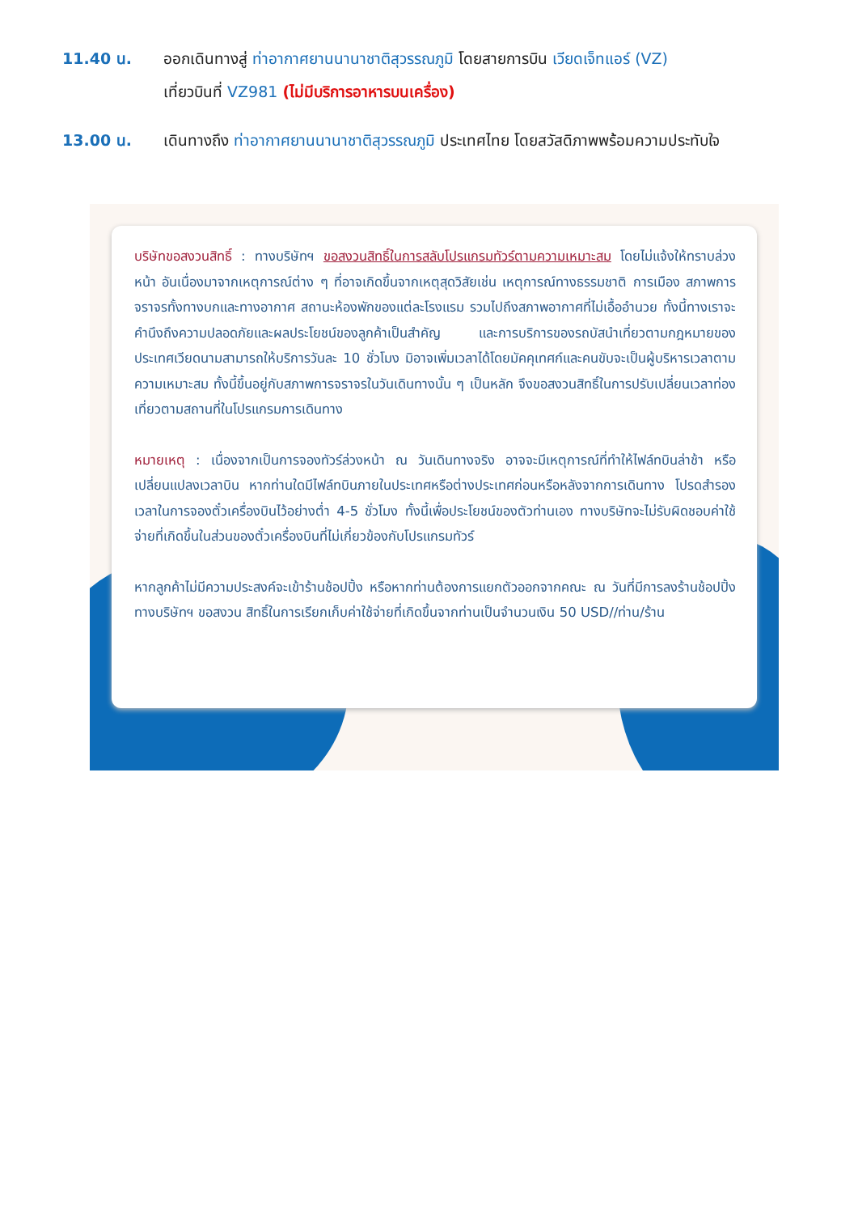11.40 น. ออกเดินทางสู่ ท่าอากาศยานนานาชาติสุวรรณภูมิ โดยสายการบิน เวียดเจ็ทแอร์ (VZ)
เที่ยวบินที่ VZ981 (ไม่มีบริการอาหารบนเครื่อง)
13.00 น. เดินทางถึง ท่าอากาศยานนานาชาติสุวรรณภูมิ ประเทศไทย โดยสวัสดิภาพพร้อมความประทับใจ
บริษัทขอสงวนสิทธิ์ : ทางบริษัทฯ ขอสงวนสิทธิ์ในการสลับโปรแกรมทัวร์ตามความเหมาะสม โดยไม่แจ้งให้ทราบล่วงหน้า อันเนื่องมาจากเหตุการณ์ต่าง ๆ ที่อาจเกิดขึ้นจากเหตุสุดวิสัยเช่น เหตุการณ์ทางธรรมชาติ การเมือง สภาพการจราจรทั้งทางบกและทางอากาศ สถานะห้องพักของแต่ละโรงแรม รวมไปถึงสภาพอากาศที่ไม่เอื้ออำนวย ทั้งนี้ทางเราจะคำนึงถึงความปลอดภัยและผลประโยชน์ของลูกค้าเป็นสำคัญ และการบริการของรถบัสนำเที่ยวตามกฎหมายของประเทศเวียดนามสามารถให้บริการวันละ 10 ชั่วโมง มิอาจเพิ่มเวลาได้โดยมัคคุเทศก์และคนขับจะเป็นผู้บริหารเวลาตามความเหมาะสม ทั้งนี้ขึ้นอยู่กับสภาพการจราจรในวันเดินทางนั้น ๆ เป็นหลัก จึงขอสงวนสิทธิ์ในการปรับเปลี่ยนเวลาท่องเที่ยวตามสถานที่ในโปรแกรมการเดินทาง
หมายเหตุ : เนื่องจากเป็นการจองทัวร์ล่วงหน้า ณ วันเดินทางจริง อาจจะมีเหตุการณ์ที่ทำให้ไฟล์ทบินล่าช้า หรือเปลี่ยนแปลงเวลาบิน หากท่านใดมีไฟล์ทบินภายในประเทศหรือต่างประเทศก่อนหรือหลังจากการเดินทาง โปรดสำรองเวลาในการจองตั๋วเครื่องบินไว้อย่างต่ำ 4-5 ชั่วโมง ทั้งนี้เพื่อประโยชน์ของตัวท่านเอง ทางบริษัทจะไม่รับผิดชอบค่าใช้จ่ายที่เกิดขึ้นในส่วนของตั๋วเครื่องบินที่ไม่เกี่ยวข้องกับโปรแกรมทัวร์
หากลูกค้าไม่มีความประสงค์จะเข้าร้านช้อปปิ้ง หรือหากท่านต้องการแยกตัวออกจากคณะ ณ วันที่มีการลงร้านช้อปปิ้ง ทางบริษัทฯ ขอสงวน สิทธิ์ในการเรียกเก็บค่าใช้จ่ายที่เกิดขึ้นจากท่านเป็นจำนวนเงิน 50 USD//ท่าน/ร้าน